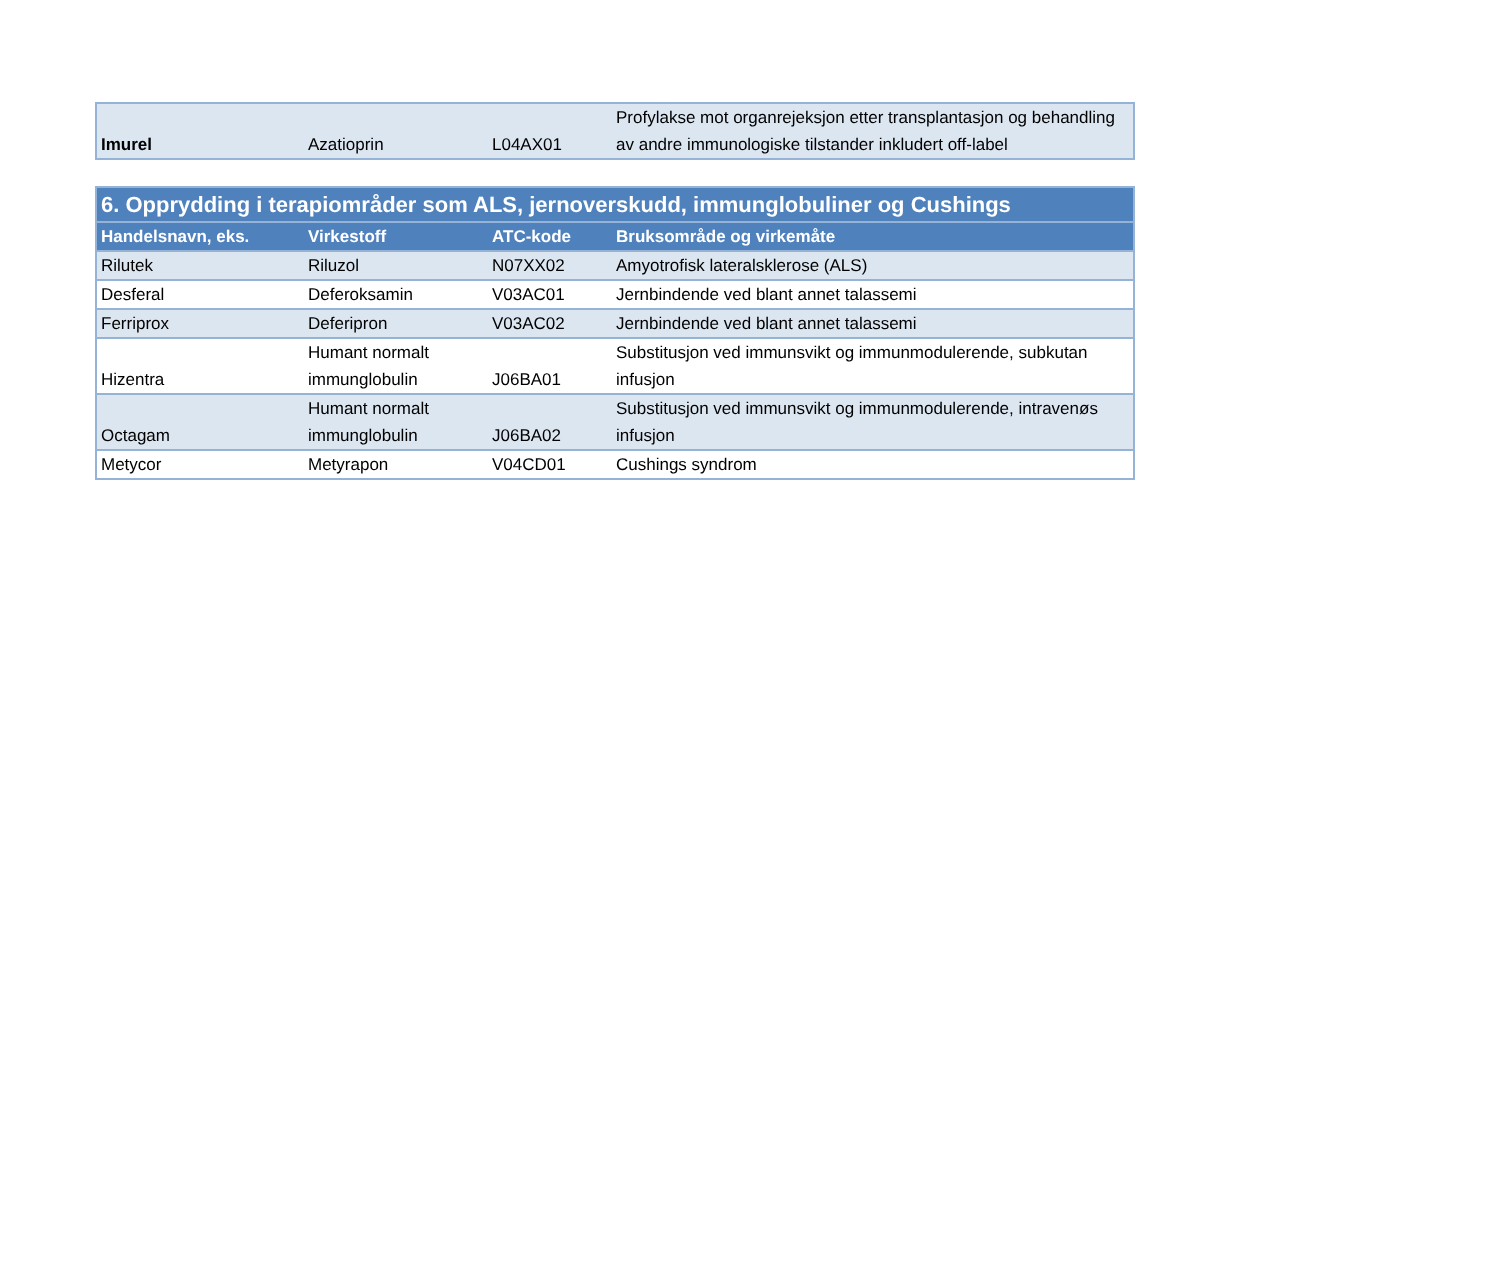| Imurel | Azatioprin | L04AX01 | Profylakse mot organrejeksjon etter transplantasjon og behandling av andre immunologiske tilstander inkludert off-label |
| 6. Opprydding i terapiområder som ALS, jernoverskudd, immunglobuliner og Cushings | | | |
| Handelsnavn, eks. | Virkestoff | ATC-kode | Bruksområde og virkemåte |
| Rilutek | Riluzol | N07XX02 | Amyotrofisk lateralsklerose (ALS) |
| Desferal | Deferoksamin | V03AC01 | Jernbindende ved blant annet talassemi |
| Ferriprox | Deferipron | V03AC02 | Jernbindende ved blant annet talassemi |
| Hizentra | Humant normalt immunglobulin | J06BA01 | Substitusjon ved immunsvikt og immunmodulerende, subkutan infusjon |
| Octagam | Humant normalt immunglobulin | J06BA02 | Substitusjon ved immunsvikt og immunmodulerende, intravenøs infusjon |
| Metycor | Metyrapon | V04CD01 | Cushings syndrom |